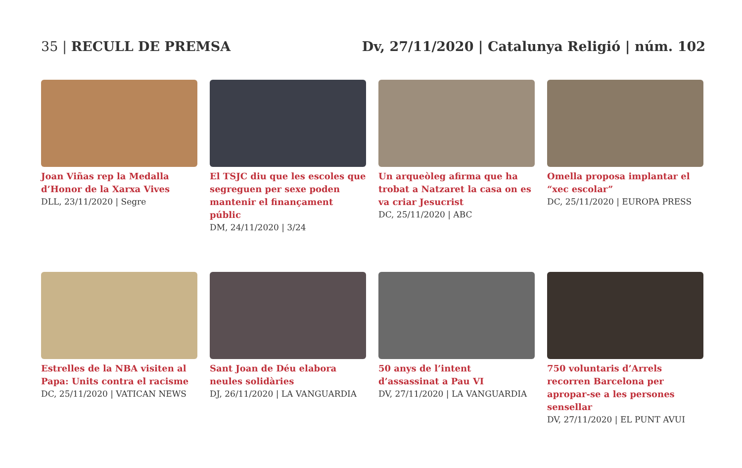35 | RECULL DE PREMSA Dv, 27/11/2020 | Catalunya Religió | núm. 102
Joan Viñas rep la Medalla d’Honor de la Xarxa Vives
DLL, 23/11/2020 | Segre
El TSJC diu que les escoles que segreguen per sexe poden mantenir el finançament públic
DM, 24/11/2020 | 3/24
Un arqueòleg afirma que ha trobat a Natzaret la casa on es va criar Jesucrist
DC, 25/11/2020 | ABC
Omella proposa implantar el “xec escolar”
DC, 25/11/2020 | EUROPA PRESS
Estrelles de la NBA visiten al Papa: Units contra el racisme
DC, 25/11/2020 | VATICAN NEWS
Sant Joan de Déu elabora neules solidàries
DJ, 26/11/2020 | LA VANGUARDIA
50 anys de l’intent d’assassinat a Pau VI
DV, 27/11/2020 | LA VANGUARDIA
750 voluntaris d’Arrels recorren Barcelona per apropar-se a les persones sensellar
DV, 27/11/2020 | EL PUNT AVUI